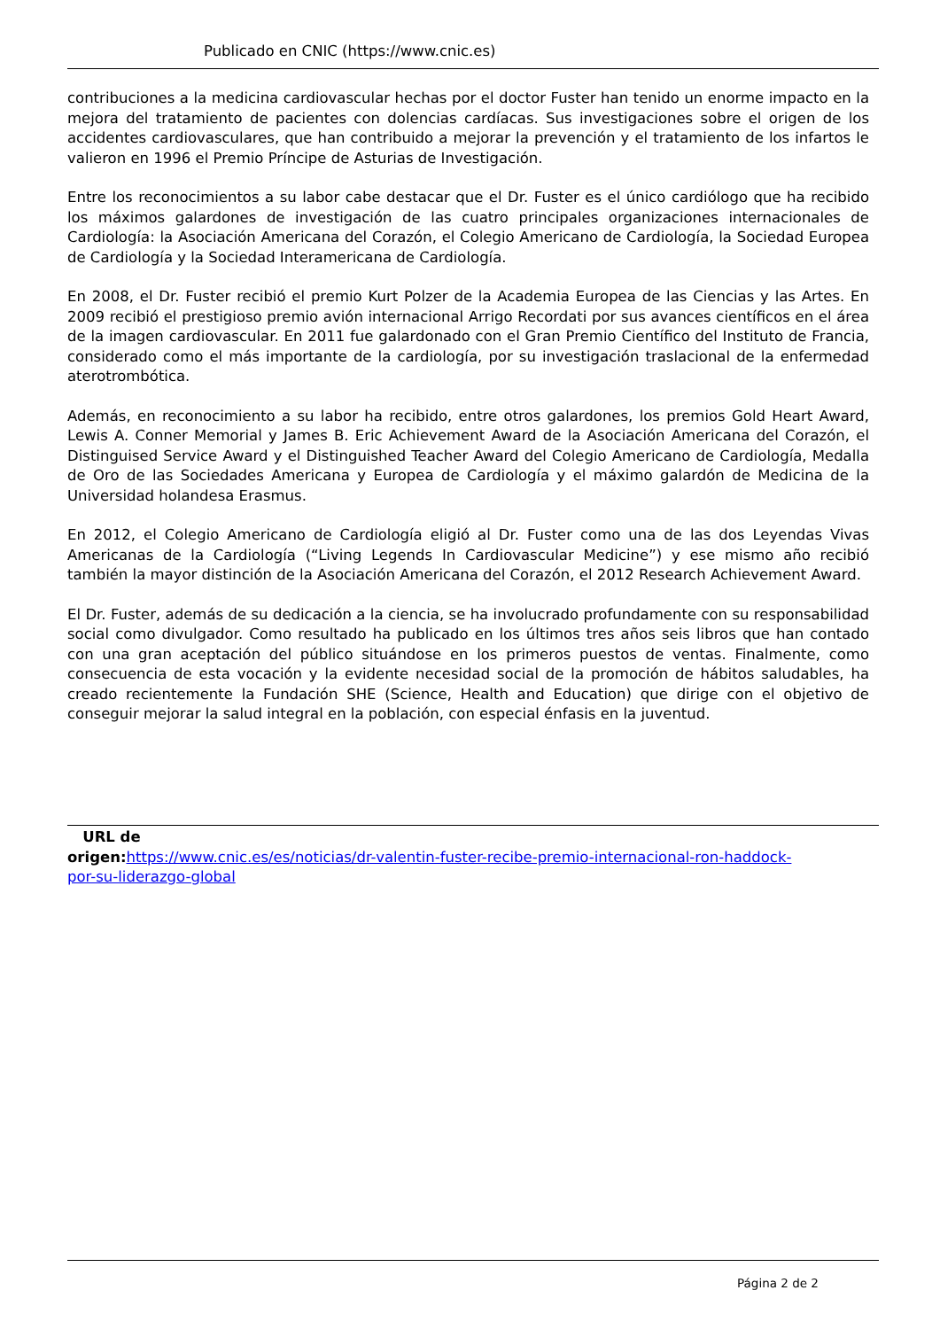Publicado en CNIC (https://www.cnic.es)
contribuciones a la medicina cardiovascular hechas por el doctor Fuster han tenido un enorme impacto en la mejora del tratamiento de pacientes con dolencias cardíacas. Sus investigaciones sobre el origen de los accidentes cardiovasculares, que han contribuido a mejorar la prevención y el tratamiento de los infartos le valieron en 1996 el Premio Príncipe de Asturias de Investigación.
Entre los reconocimientos a su labor cabe destacar que el Dr. Fuster es el único cardiólogo que ha recibido los máximos galardones de investigación de las cuatro principales organizaciones internacionales de Cardiología: la Asociación Americana del Corazón, el Colegio Americano de Cardiología, la Sociedad Europea de Cardiología y la Sociedad Interamericana de Cardiología.
En 2008, el Dr. Fuster recibió el premio Kurt Polzer de la Academia Europea de las Ciencias y las Artes. En 2009 recibió el prestigioso premio avión internacional Arrigo Recordati por sus avances científicos en el área de la imagen cardiovascular. En 2011 fue galardonado con el Gran Premio Científico del Instituto de Francia, considerado como el más importante de la cardiología, por su investigación traslacional de la enfermedad aterotrombótica.
Además, en reconocimiento a su labor ha recibido, entre otros galardones, los premios Gold Heart Award, Lewis A. Conner Memorial y James B. Eric Achievement Award de la Asociación Americana del Corazón, el Distinguised Service Award y el Distinguished Teacher Award del Colegio Americano de Cardiología, Medalla de Oro de las Sociedades Americana y Europea de Cardiología y el máximo galardón de Medicina de la Universidad holandesa Erasmus.
En 2012, el Colegio Americano de Cardiología eligió al Dr. Fuster como una de las dos Leyendas Vivas Americanas de la Cardiología (“Living Legends In Cardiovascular Medicine”) y ese mismo año recibió también la mayor distinción de la Asociación Americana del Corazón, el 2012 Research Achievement Award.
El Dr. Fuster, además de su dedicación a la ciencia, se ha involucrado profundamente con su responsabilidad social como divulgador. Como resultado ha publicado en los últimos tres años seis libros que han contado con una gran aceptación del público situándose en los primeros puestos de ventas. Finalmente, como consecuencia de esta vocación y la evidente necesidad social de la promoción de hábitos saludables, ha creado recientemente la Fundación SHE (Science, Health and Education) que dirige con el objetivo de conseguir mejorar la salud integral en la población, con especial énfasis en la juventud.
URL de
origen: https://www.cnic.es/es/noticias/dr-valentin-fuster-recibe-premio-internacional-ron-haddock-
por-su-liderazgo-global
Página 2 de 2